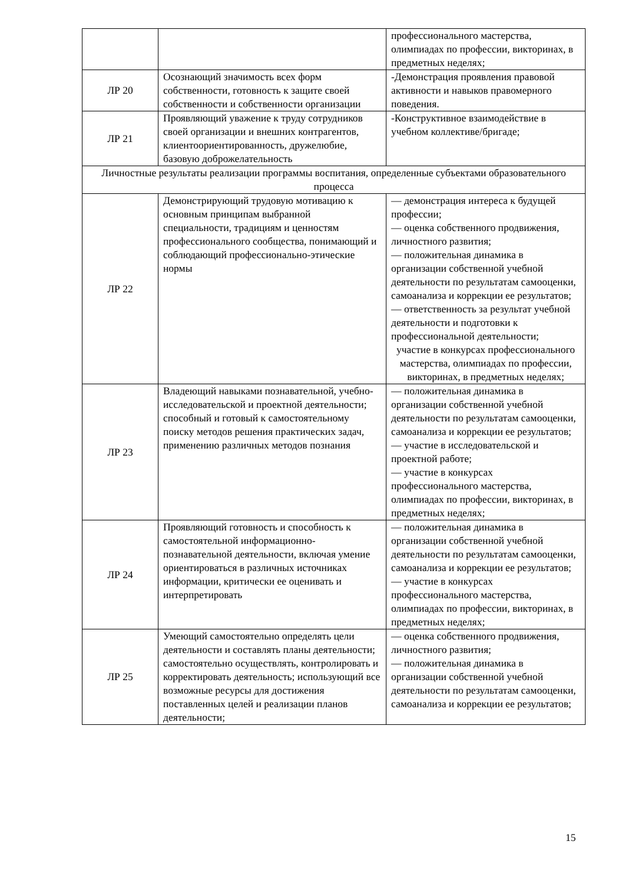| | | профессионального мастерства, олимпиадах по профессии, викторинах, в предметных неделях; |
| ЛР 20 | Осознающий значимость всех форм собственности, готовность к защите своей собственности и собственности организации | -Демонстрация проявления правовой активности и навыков правомерного поведения. |
| ЛР 21 | Проявляющий уважение к труду сотрудников своей организации и внешних контрагентов, клиентоориентированность, дружелюбие, базовую доброжелательность | -Конструктивное взаимодействие в учебном коллективе/бригаде; |
| Личностные результаты реализации программы воспитания, определенные субъектами образовательного процесса | | |
| ЛР 22 | Демонстрирующий трудовую мотивацию к основным принципам выбранной специальности, традициям и ценностям профессионального сообщества, понимающий и соблюдающий профессионально-этические нормы | — демонстрация интереса к будущей профессии; — оценка собственного продвижения, личностного развития; — положительная динамика в организации собственной учебной деятельности по результатам самооценки, самоанализа и коррекции ее результатов; — ответственность за результат учебной деятельности и подготовки к профессиональной деятельности; участие в конкурсах профессионального мастерства, олимпиадах по профессии, викторинах, в предметных неделях; |
| ЛР 23 | Владеющий навыками познавательной, учебно-исследовательской и проектной деятельности; способный и готовый к самостоятельному поиску методов решения практических задач, применению различных методов познания | — положительная динамика в организации собственной учебной деятельности по результатам самооценки, самоанализа и коррекции ее результатов; — участие в исследовательской и проектной работе; — участие в конкурсах профессионального мастерства, олимпиадах по профессии, викторинах, в предметных неделях; |
| ЛР 24 | Проявляющий готовность и способность к самостоятельной информационно-познавательной деятельности, включая умение ориентироваться в различных источниках информации, критически ее оценивать и интерпретировать | — положительная динамика в организации собственной учебной деятельности по результатам самооценки, самоанализа и коррекции ее результатов; — участие в конкурсах профессионального мастерства, олимпиадах по профессии, викторинах, в предметных неделях; |
| ЛР 25 | Умеющий самостоятельно определять цели деятельности и составлять планы деятельности; самостоятельно осуществлять, контролировать и корректировать деятельность; использующий все возможные ресурсы для достижения поставленных целей и реализации планов деятельности; | — оценка собственного продвижения, личностного развития; — положительная динамика в организации собственной учебной деятельности по результатам самооценки, самоанализа и коррекции ее результатов; |
15